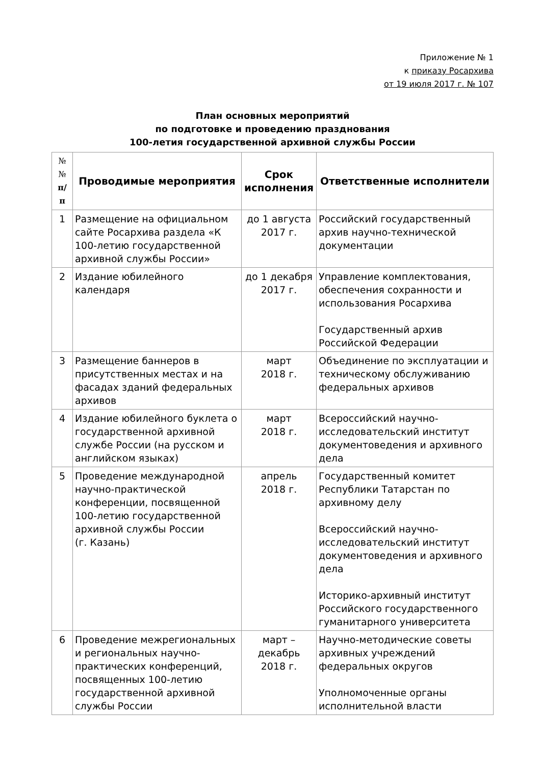Приложение № 1
к приказу Росархива
от 19 июля 2017 г. № 107
План основных мероприятий
по подготовке и проведению празднования
100-летия государственной архивной службы России
| № № п/ п | Проводимые мероприятия | Срок исполнения | Ответственные исполнители |
| --- | --- | --- | --- |
| 1 | Размещение на официальном сайте Росархива раздела «К 100-летию государственной архивной службы России» | до 1 августа 2017 г. | Российский государственный архив научно-технической документации |
| 2 | Издание юбилейного календаря | до 1 декабря 2017 г. | Управление комплектования, обеспечения сохранности и использования Росархива Государственный архив Российской Федерации |
| 3 | Размещение баннеров в присутственных местах и на фасадах зданий федеральных архивов | март 2018 г. | Объединение по эксплуатации и техническому обслуживанию федеральных архивов |
| 4 | Издание юбилейного буклета о государственной архивной службе России (на русском и английском языках) | март 2018 г. | Всероссийский научно-исследовательский институт документоведения и архивного дела |
| 5 | Проведение международной научно-практической конференции, посвященной 100-летию государственной архивной службы России (г. Казань) | апрель 2018 г. | Государственный комитет Республики Татарстан по архивному делу Всероссийский научно-исследовательский институт документоведения и архивного дела Историко-архивный институт Российского государственного гуманитарного университета |
| 6 | Проведение межрегиональных и региональных научно-практических конференций, посвященных 100-летию государственной архивной службы России | март – декабрь 2018 г. | Научно-методические советы архивных учреждений федеральных округов Уполномоченные органы исполнительной власти |